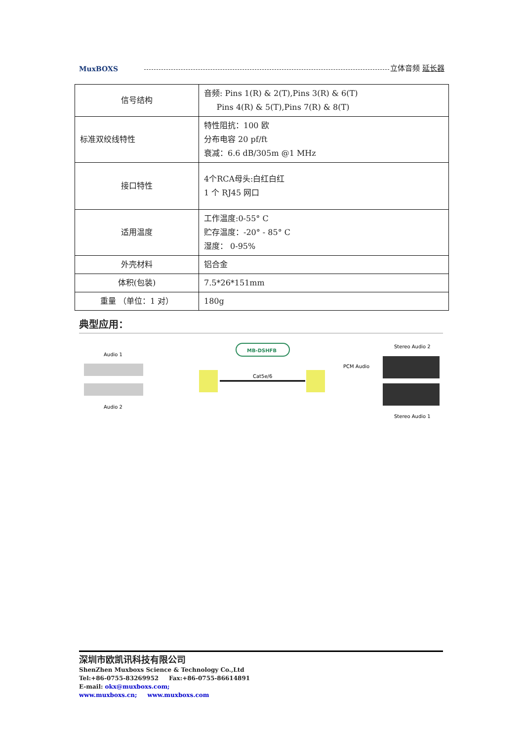MuxBOXS
立体音频 延长器
| 信号结构 | 音频: Pins 1(R) & 2(T),Pins 3(R) & 6(T) Pins 4(R) & 5(T),Pins 7(R) & 8(T) |
| 标准双绞线特性 | 特性阻抗：100 欧 分布电容 20 pf/ft 衰减：6.6 dB/305m @1 MHz |
| 接口特性 | 4个RCA母头:白红白红 1 个 RJ45 网口 |
| 适用温度 | 工作温度:0-55° C 贮存温度：-20° - 85° C 湿度： 0-95% |
| 外壳材料 | 铝合金 |
| 体积(包装) | 7.5*26*151mm |
| 重量 （单位：1 对） | 180g |
典型应用：
Audio 1
Audio 2
MB-DSHFB
Cat5e/6
PCM Audio
Stereo Audio 2
Stereo Audio 1
深圳市欧凯讯科技有限公司
ShenZhen Muxboxs Science & Technology Co.,Ltd
Tel:+86-0755-83269952 Fax:+86-0755-86614891
E-mail: okx@muxboxs.com;
www.muxboxs.cn; www.muxboxs.com